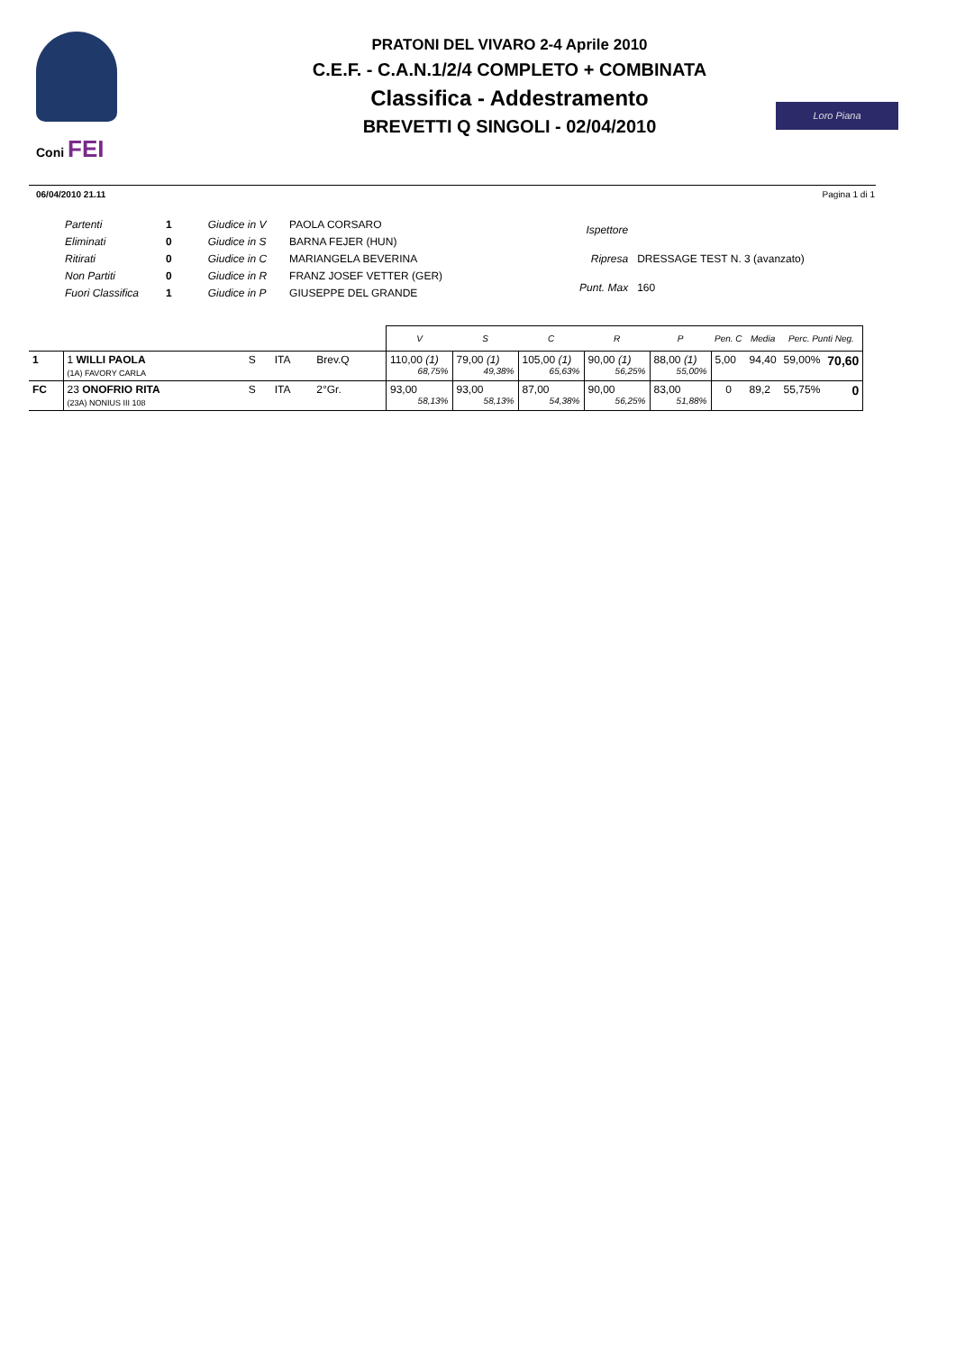Coni FEI
PRATONI DEL VIVARO 2-4 Aprile 2010
C.E.F. - C.A.N.1/2/4 COMPLETO + COMBINATA
Classifica - Addestramento
BREVETTI Q SINGOLI - 02/04/2010
Loro Piana
06/04/2010 21.11 Pagina 1 di 1
| Partenti | 1 | Giudice in V | PAOLA CORSARO |
| Eliminati | 0 | Giudice in S | BARNA FEJER (HUN) |
| Ritirati | 0 | Giudice in C | MARIANGELA BEVERINA |
| Non Partiti | 0 | Giudice in R | FRANZ JOSEF VETTER (GER) |
| Fuori Classifica | 1 | Giudice in P | GIUSEPPE DEL GRANDE |
| Ispettore | |
| Ripresa | DRESSAGE TEST N. 3 (avanzato) |
| Punt. Max | 160 |
| | | | | | V | S | C | R | P | Pen. C | Media | Perc. Punti Neg. | |
| --- | --- | --- | --- | --- | --- | --- | --- | --- | --- | --- | --- | --- | --- |
| 1 | 1 WILLI PAOLA (1A) FAVORY CARLA | S | ITA | Brev.Q | 110,00 (1) 68,75% | 79,00 (1) 49,38% | 105,00 (1) 65,63% | 90,00 (1) 56,25% | 88,00 (1) 55,00% | 5,00 | 94,40 | 59,00% | 70,60 |
| FC | 23 ONOFRIO RITA (23A) NONIUS III 108 | S | ITA | 2°Gr. | 93,00 58,13% | 93,00 58,13% | 87,00 54,38% | 90,00 56,25% | 83,00 51,88% | 0 | 89,2 | 55,75% | 0 |